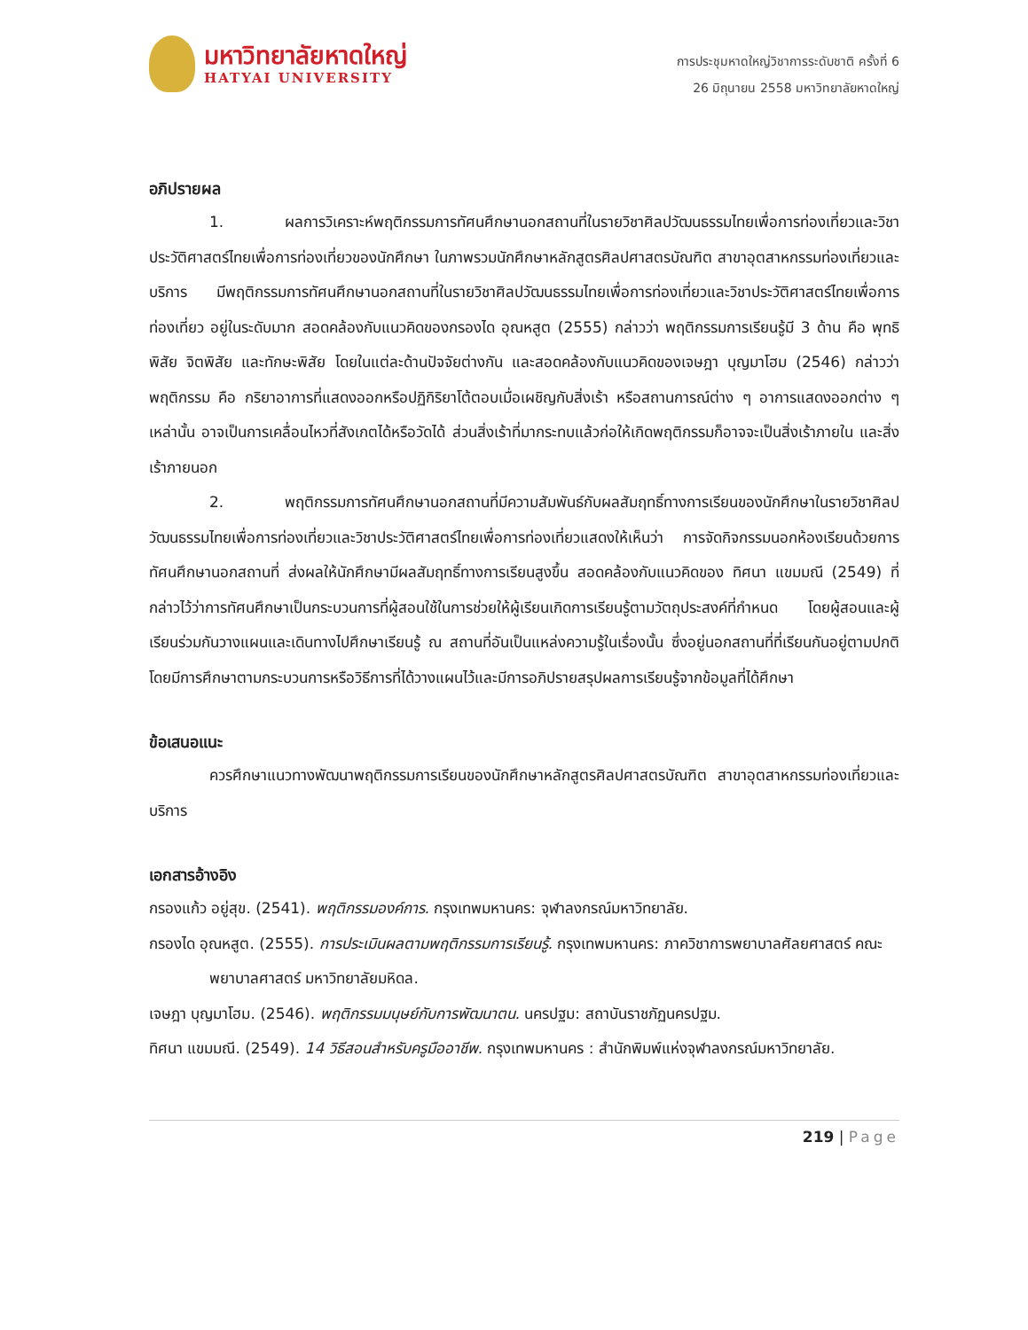มหาวิทยาลัยหาดใหญ่
HATYAI UNIVERSITY
การประชุมหาดใหญ่วิชาการระดับชาติ ครั้งที่ 6
26 มิถุนายน 2558 มหาวิทยาลัยหาดใหญ่
อภิปรายผล
1. ผลการวิเคราะห์พฤติกรรมการทัศนศึกษานอกสถานที่ในรายวิชาศิลปวัฒนธรรมไทยเพื่อการท่องเที่ยวและวิชาประวัติศาสตร์ไทยเพื่อการท่องเที่ยวของนักศึกษา ในภาพรวมนักศึกษาหลักสูตรศิลปศาสตรบัณฑิต สาขาอุตสาหกรรมท่องเที่ยวและบริการ มีพฤติกรรมการทัศนศึกษานอกสถานที่ในรายวิชาศิลปวัฒนธรรมไทยเพื่อการท่องเที่ยวและวิชาประวัติศาสตร์ไทยเพื่อการท่องเที่ยว อยู่ในระดับมาก สอดคล้องกับแนวคิดของกรองได อุณหสูต (2555) กล่าวว่า พฤติกรรมการเรียนรู้มี 3 ด้าน คือ พุทธิพิสัย จิตพิสัย และทักษะพิสัย โดยในแต่ละด้านปัจจัยต่างกัน และสอดคล้องกับแนวคิดของเจษฎา บุญมาโฮม (2546) กล่าวว่า พฤติกรรม คือ กริยาอาการที่แสดงออกหรือปฏิกิริยาโต้ตอบเมื่อเผชิญกับสิ่งเร้า หรือสถานการณ์ต่าง ๆ อาการแสดงออกต่าง ๆ เหล่านั้น อาจเป็นการเคลื่อนไหวที่สังเกตได้หรือวัดได้ ส่วนสิ่งเร้าที่มากระทบแล้วก่อให้เกิดพฤติกรรมก็อาจจะเป็นสิ่งเร้าภายใน และสิ่งเร้าภายนอก
2. พฤติกรรมการทัศนศึกษานอกสถานที่มีความสัมพันธ์กับผลสัมฤทธิ์ทางการเรียนของนักศึกษาในรายวิชาศิลปวัฒนธรรมไทยเพื่อการท่องเที่ยวและวิชาประวัติศาสตร์ไทยเพื่อการท่องเที่ยวแสดงให้เห็นว่า การจัดกิจกรรมนอกห้องเรียนด้วยการทัศนศึกษานอกสถานที่ ส่งผลให้นักศึกษามีผลสัมฤทธิ์ทางการเรียนสูงขึ้น สอดคล้องกับแนวคิดของ ทิศนา แขมมณี (2549) ที่กล่าวไว้ว่าการทัศนศึกษาเป็นกระบวนการที่ผู้สอนใช้ในการช่วยให้ผู้เรียนเกิดการเรียนรู้ตามวัตถุประสงค์ที่กำหนด โดยผู้สอนและผู้เรียนร่วมกันวางแผนและเดินทางไปศึกษาเรียนรู้ ณ สถานที่อันเป็นแหล่งความรู้ในเรื่องนั้น ซึ่งอยู่นอกสถานที่ที่เรียนกันอยู่ตามปกติ โดยมีการศึกษาตามกระบวนการหรือวิธีการที่ได้วางแผนไว้และมีการอภิปรายสรุปผลการเรียนรู้จากข้อมูลที่ได้ศึกษา
ข้อเสนอแนะ
ควรศึกษาแนวทางพัฒนาพฤติกรรมการเรียนของนักศึกษาหลักสูตรศิลปศาสตรบัณฑิต สาขาอุตสาหกรรมท่องเที่ยวและบริการ
เอกสารอ้างอิง
กรองแก้ว อยู่สุข. (2541). พฤติกรรมองค์การ. กรุงเทพมหานคร: จุฬาลงกรณ์มหาวิทยาลัย.
กรองได อุณหสูต. (2555). การประเมินผลตามพฤติกรรมการเรียนรู้. กรุงเทพมหานคร: ภาควิชาการพยาบาลศัลยศาสตร์ คณะพยาบาลศาสตร์ มหาวิทยาลัยมหิดล.
เจษฎา บุญมาโฮม. (2546). พฤติกรรมมนุษย์กับการพัฒนาตน. นครปฐม: สถาบันราชภัฏนครปฐม.
ทิศนา แขมมณี. (2549). 14 วิธีสอนสำหรับครูมืออาชีพ. กรุงเทพมหานคร : สำนักพิมพ์แห่งจุฬาลงกรณ์มหาวิทยาลัย.
219 | Page